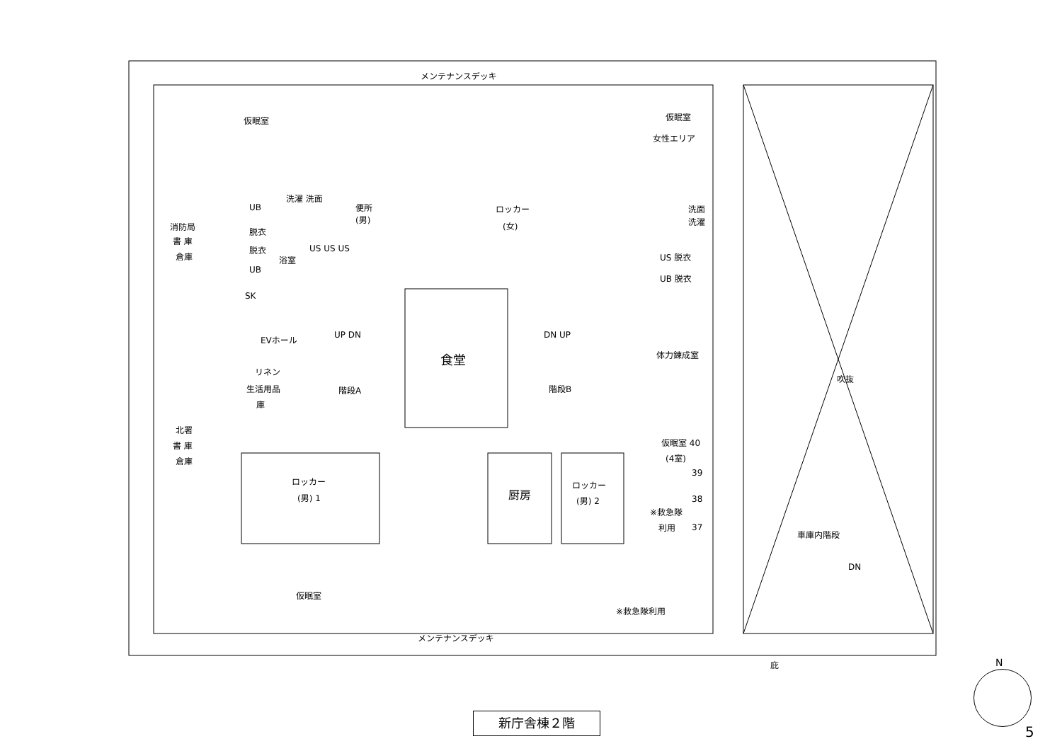メンテナンスデッキ
仮眠室 仮眠室
女性エリア
消防局
書 庫
倉庫
洗濯 洗面
便所
(男)
UB
脱衣
脱衣
浴室
UB
US US US
SK
ロッカー
(女)
洗面
洗濯
US 脱衣
UB 脱衣
EVホール UP DN DN UP
食堂 体力錬成室
吹抜
リネン
生活用品
庫
階段A 階段B
北署
書 庫
倉庫
仮眠室 40
(4室)
39
ロッカー
(男) 1 厨房
ロッカー
(男) 2 38
※救急隊
利用 37
車庫内階段
DN
仮眠室
※救急隊利用
メンテナンスデッキ
庇
N
新庁舎棟２階
5